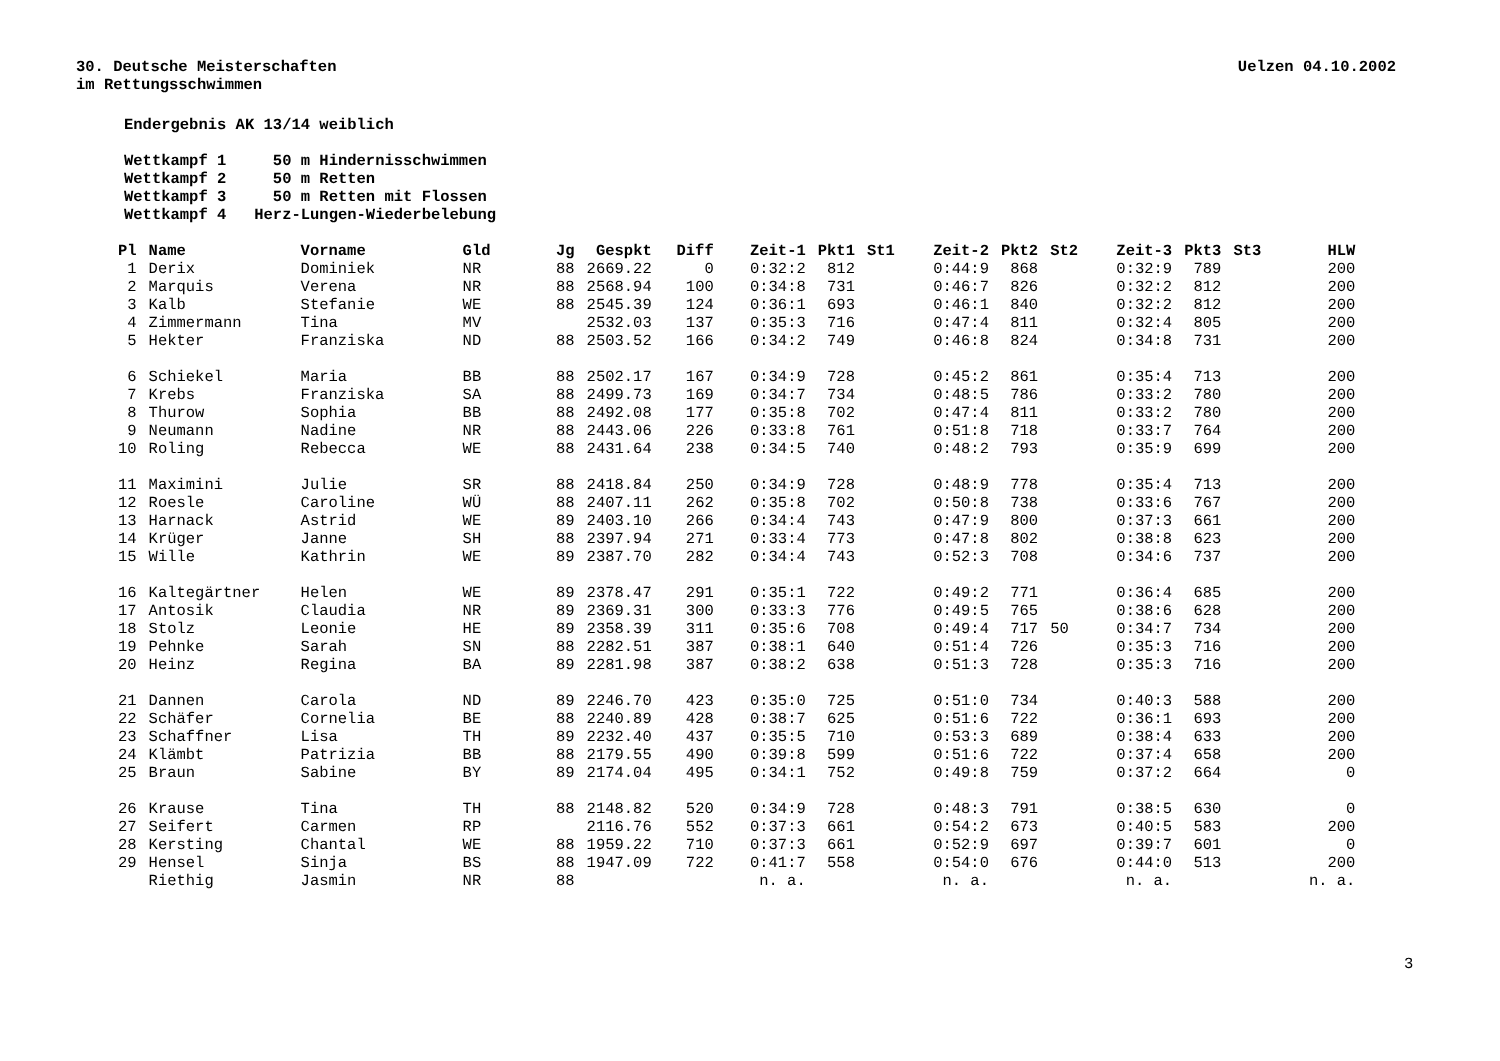30. Deutsche Meisterschaften
im Rettungsschwimmen
Uelzen 04.10.2002
Endergebnis AK 13/14 weiblich
Wettkampf 1 50 m Hindernisschwimmen
Wettkampf 2 50 m Retten
Wettkampf 3 50 m Retten mit Flossen
Wettkampf 4 Herz-Lungen-Wiederbelebung
| Pl | Name | Vorname | Gld | Jg | Gespkt | Diff | Zeit-1 | Pkt1 | St1 | Zeit-2 | Pkt2 | St2 | Zeit-3 | Pkt3 | St3 | HLW |
| --- | --- | --- | --- | --- | --- | --- | --- | --- | --- | --- | --- | --- | --- | --- | --- | --- |
| 1 | Derix | Dominiek | NR | 88 | 2669.22 | 0 | 0:32:2 | 812 | | 0:44:9 | 868 | | 0:32:9 | 789 | | 200 |
| 2 | Marquis | Verena | NR | 88 | 2568.94 | 100 | 0:34:8 | 731 | | 0:46:7 | 826 | | 0:32:2 | 812 | | 200 |
| 3 | Kalb | Stefanie | WE | 88 | 2545.39 | 124 | 0:36:1 | 693 | | 0:46:1 | 840 | | 0:32:2 | 812 | | 200 |
| 4 | Zimmermann | Tina | MV | | 2532.03 | 137 | 0:35:3 | 716 | | 0:47:4 | 811 | | 0:32:4 | 805 | | 200 |
| 5 | Hekter | Franziska | ND | 88 | 2503.52 | 166 | 0:34:2 | 749 | | 0:46:8 | 824 | | 0:34:8 | 731 | | 200 |
| 6 | Schiekel | Maria | BB | 88 | 2502.17 | 167 | 0:34:9 | 728 | | 0:45:2 | 861 | | 0:35:4 | 713 | | 200 |
| 7 | Krebs | Franziska | SA | 88 | 2499.73 | 169 | 0:34:7 | 734 | | 0:48:5 | 786 | | 0:33:2 | 780 | | 200 |
| 8 | Thurow | Sophia | BB | 88 | 2492.08 | 177 | 0:35:8 | 702 | | 0:47:4 | 811 | | 0:33:2 | 780 | | 200 |
| 9 | Neumann | Nadine | NR | 88 | 2443.06 | 226 | 0:33:8 | 761 | | 0:51:8 | 718 | | 0:33:7 | 764 | | 200 |
| 10 | Roling | Rebecca | WE | 88 | 2431.64 | 238 | 0:34:5 | 740 | | 0:48:2 | 793 | | 0:35:9 | 699 | | 200 |
| 11 | Maximini | Julie | SR | 88 | 2418.84 | 250 | 0:34:9 | 728 | | 0:48:9 | 778 | | 0:35:4 | 713 | | 200 |
| 12 | Roesle | Caroline | WÜ | 88 | 2407.11 | 262 | 0:35:8 | 702 | | 0:50:8 | 738 | | 0:33:6 | 767 | | 200 |
| 13 | Harnack | Astrid | WE | 89 | 2403.10 | 266 | 0:34:4 | 743 | | 0:47:9 | 800 | | 0:37:3 | 661 | | 200 |
| 14 | Krüger | Janne | SH | 88 | 2397.94 | 271 | 0:33:4 | 773 | | 0:47:8 | 802 | | 0:38:8 | 623 | | 200 |
| 15 | Wille | Kathrin | WE | 89 | 2387.70 | 282 | 0:34:4 | 743 | | 0:52:3 | 708 | | 0:34:6 | 737 | | 200 |
| 16 | Kaltegärtner | Helen | WE | 89 | 2378.47 | 291 | 0:35:1 | 722 | | 0:49:2 | 771 | | 0:36:4 | 685 | | 200 |
| 17 | Antosik | Claudia | NR | 89 | 2369.31 | 300 | 0:33:3 | 776 | | 0:49:5 | 765 | | 0:38:6 | 628 | | 200 |
| 18 | Stolz | Leonie | HE | 89 | 2358.39 | 311 | 0:35:6 | 708 | | 0:49:4 | 717 | 50 | 0:34:7 | 734 | | 200 |
| 19 | Pehnke | Sarah | SN | 88 | 2282.51 | 387 | 0:38:1 | 640 | | 0:51:4 | 726 | | 0:35:3 | 716 | | 200 |
| 20 | Heinz | Regina | BA | 89 | 2281.98 | 387 | 0:38:2 | 638 | | 0:51:3 | 728 | | 0:35:3 | 716 | | 200 |
| 21 | Dannen | Carola | ND | 89 | 2246.70 | 423 | 0:35:0 | 725 | | 0:51:0 | 734 | | 0:40:3 | 588 | | 200 |
| 22 | Schäfer | Cornelia | BE | 88 | 2240.89 | 428 | 0:38:7 | 625 | | 0:51:6 | 722 | | 0:36:1 | 693 | | 200 |
| 23 | Schaffner | Lisa | TH | 89 | 2232.40 | 437 | 0:35:5 | 710 | | 0:53:3 | 689 | | 0:38:4 | 633 | | 200 |
| 24 | Klämbt | Patrizia | BB | 88 | 2179.55 | 490 | 0:39:8 | 599 | | 0:51:6 | 722 | | 0:37:4 | 658 | | 200 |
| 25 | Braun | Sabine | BY | 89 | 2174.04 | 495 | 0:34:1 | 752 | | 0:49:8 | 759 | | 0:37:2 | 664 | | 0 |
| 26 | Krause | Tina | TH | 88 | 2148.82 | 520 | 0:34:9 | 728 | | 0:48:3 | 791 | | 0:38:5 | 630 | | 0 |
| 27 | Seifert | Carmen | RP | | 2116.76 | 552 | 0:37:3 | 661 | | 0:54:2 | 673 | | 0:40:5 | 583 | | 200 |
| 28 | Kersting | Chantal | WE | 88 | 1959.22 | 710 | 0:37:3 | 661 | | 0:52:9 | 697 | | 0:39:7 | 601 | | 0 |
| 29 | Hensel | Sinja | BS | 88 | 1947.09 | 722 | 0:41:7 | 558 | | 0:54:0 | 676 | | 0:44:0 | 513 | | 200 |
| | Riethig | Jasmin | NR | 88 | | | n. a. | | | n. a. | | | n. a. | | | n. a. |
3